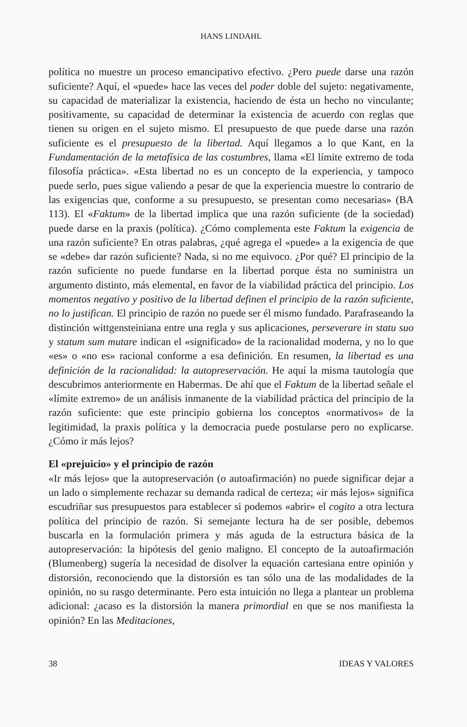HANS LINDAHL
política no muestre un proceso emancipativo efectivo. ¿Pero puede darse una razón suficiente? Aquí, el «puede» hace las veces del poder doble del sujeto: negativamente, su capacidad de materializar la existencia, haciendo de ésta un hecho no vinculante; positivamente, su capacidad de determinar la existencia de acuerdo con reglas que tienen su origen en el sujeto mismo. El presupuesto de que puede darse una razón suficiente es el presupuesto de la libertad. Aquí llegamos a lo que Kant, en la Fundamentación de la metafísica de las costumbres, llama «El límite extremo de toda filosofía práctica». «Esta libertad no es un concepto de la experiencia, y tampoco puede serlo, pues sigue valiendo a pesar de que la experiencia muestre lo contrario de las exigencias que, conforme a su presupuesto, se presentan como necesarias» (BA 113). El «Faktum» de la libertad implica que una razón suficiente (de la sociedad) puede darse en la praxis (política). ¿Cómo complementa este Faktum la exigencia de una razón suficiente? En otras palabras, ¿qué agrega el «puede» a la exigencia de que se «debe» dar razón suficiente? Nada, si no me equivoco. ¿Por qué? El principio de la razón suficiente no puede fundarse en la libertad porque ésta no suministra un argumento distinto, más elemental, en favor de la viabilidad práctica del principio. Los momentos negativo y positivo de la libertad definen el principio de la razón suficiente, no lo justifican. El principio de razón no puede ser él mismo fundado. Parafraseando la distinción wittgensteiniana entre una regla y sus aplicaciones, perseverare in statu suo y statum sum mutare indican el «significado» de la racionalidad moderna, y no lo que «es» o «no es» racional conforme a esa definición. En resumen, la libertad es una definición de la racionalidad: la autopreservación. He aquí la misma tautología que descubrimos anteriormente en Habermas. De ahí que el Faktum de la libertad señale el «límite extremo» de un análisis inmanente de la viabilidad práctica del principio de la razón suficiente: que este principio gobierna los conceptos «normativos» de la legitimidad, la praxis política y la democracia puede postularse pero no explicarse. ¿Cómo ir más lejos?
El «prejuicio» y el principio de razón
«Ir más lejos» que la autopreservación (o autoafirmación) no puede significar dejar a un lado o simplemente rechazar su demanda radical de certeza; «ir más lejos» significa escudriñar sus presupuestos para establecer si podemos «abrir» el cogito a otra lectura política del principio de razón. Si semejante lectura ha de ser posible, debemos buscarla en la formulación primera y más aguda de la estructura básica de la autopreservación: la hipótesis del genio maligno. El concepto de la autoafirmación (Blumenberg) sugería la necesidad de disolver la equación cartesiana entre opinión y distorsión, reconociendo que la distorsión es tan sólo una de las modalidades de la opinión, no su rasgo determinante. Pero esta intuición no llega a plantear un problema adicional: ¿acaso es la distorsión la manera primordial en que se nos manifiesta la opinión? En las Meditaciones,
38 IDEAS Y VALORES